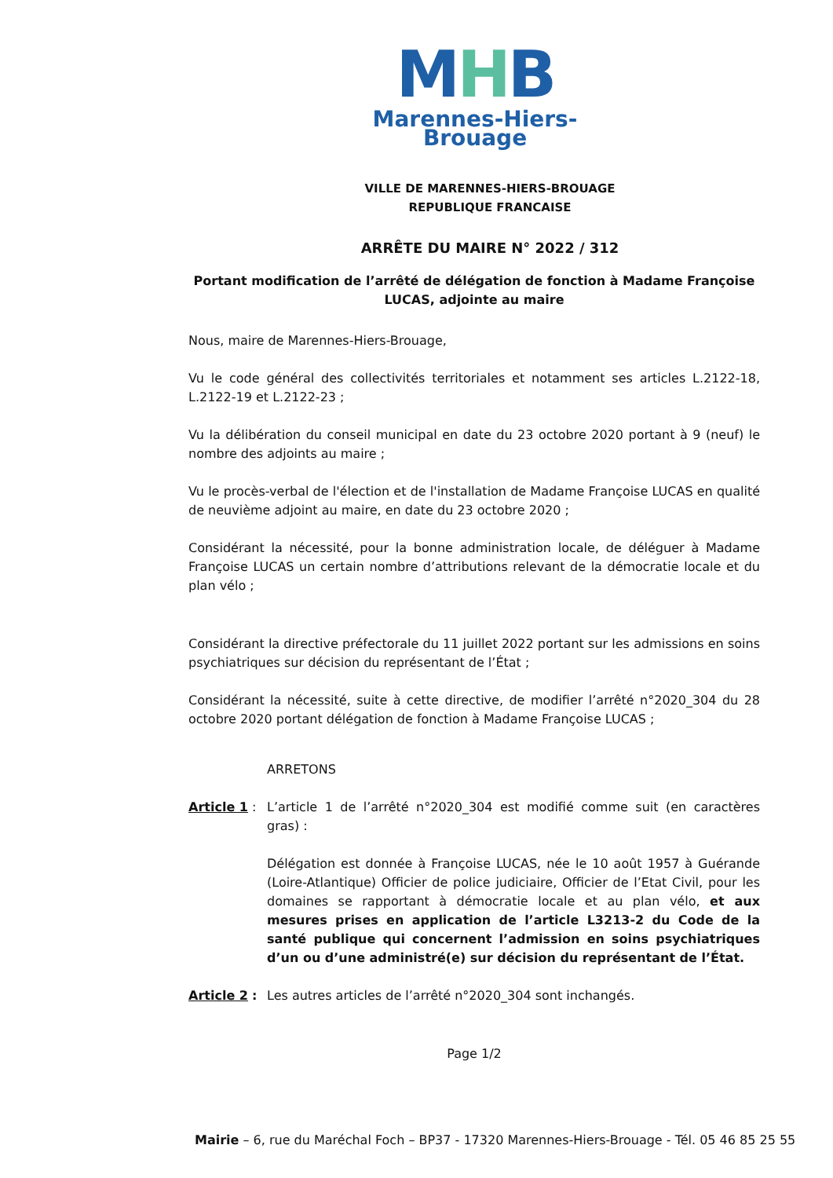MHB
Marennes-Hiers-Brouage
VILLE DE MARENNES-HIERS-BROUAGE
REPUBLIQUE FRANCAISE
ARRÊTE DU MAIRE N° 2022 / 312
Portant modification de l’arrêté de délégation de fonction à Madame Françoise LUCAS, adjointe au maire
Nous, maire de Marennes-Hiers-Brouage,
Vu le code général des collectivités territoriales et notamment ses articles L.2122-18, L.2122-19 et L.2122-23 ;
Vu la délibération du conseil municipal en date du 23 octobre 2020 portant à 9 (neuf) le nombre des adjoints au maire ;
Vu le procès-verbal de l'élection et de l'installation de Madame Françoise LUCAS en qualité de neuvième adjoint au maire, en date du 23 octobre 2020 ;
Considérant la nécessité, pour la bonne administration locale, de déléguer à Madame Françoise LUCAS un certain nombre d’attributions relevant de la démocratie locale et du plan vélo ;
Considérant la directive préfectorale du 11 juillet 2022 portant sur les admissions en soins psychiatriques sur décision du représentant de l’État ;
Considérant la nécessité, suite à cette directive, de modifier l’arrêté n°2020_304 du 28 octobre 2020 portant délégation de fonction à Madame Françoise LUCAS ;
ARRETONS
Article 1 :
L’article 1 de l’arrêté n°2020_304 est modifié comme suit (en caractères gras) :
Délégation est donnée à Françoise LUCAS, née le 10 août 1957 à Guérande (Loire-Atlantique) Officier de police judiciaire, Officier de l’Etat Civil, pour les domaines se rapportant à démocratie locale et au plan vélo, et aux mesures prises en application de l’article L3213-2 du Code de la santé publique qui concernent l’admission en soins psychiatriques d’un ou d’une administré(e) sur décision du représentant de l’État.
Article 2 :
Les autres articles de l’arrêté n°2020_304 sont inchangés.
Page 1/2
Mairie – 6, rue du Maréchal Foch – BP37 - 17320 Marennes-Hiers-Brouage - Tél. 05 46 85 25 55